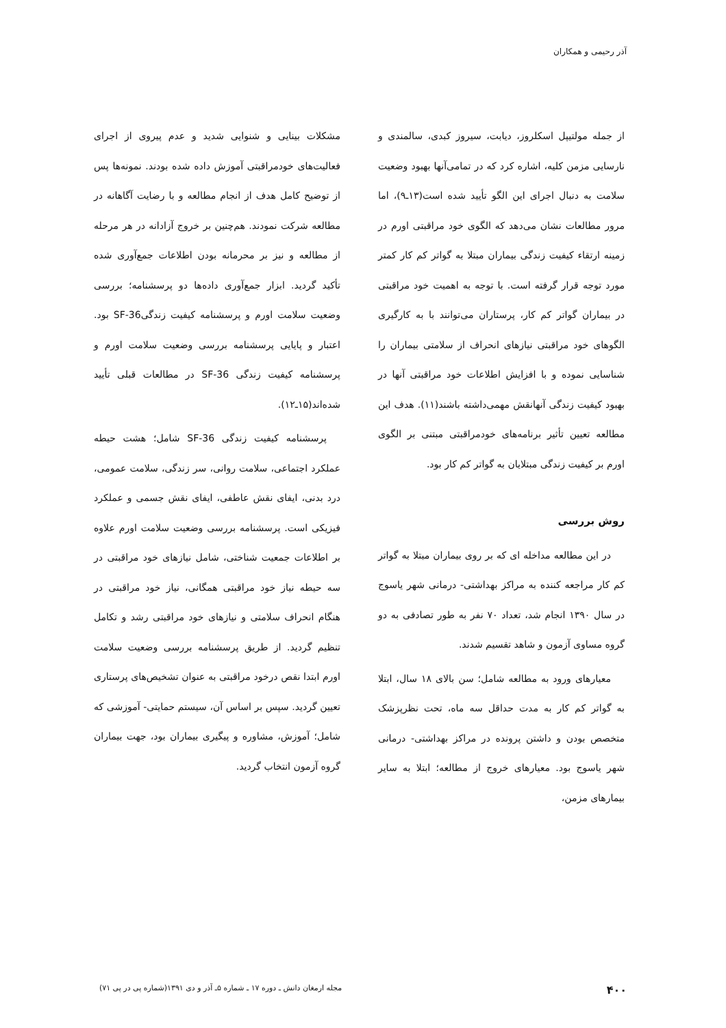آذر رحیمی و همکاران
از جمله مولتیپل اسکلروز، دیابت، سیروز کبدی، سالمندی و نارسایی مزمن کلیه، اشاره کرد که در تمامی‌آنها بهبود وضعیت سلامت به دنبال اجرای این الگو تأیید شده است(۱۳ـ۹)، اما مرور مطالعات نشان می‌دهد که الگوی خود مراقبتی اورم در زمینه ارتقاء کیفیت زندگی بیماران مبتلا به گواتر کم کار کمتر مورد توجه قرار گرفته است. با توجه به اهمیت خود مراقبتی در بیماران گواتر کم کار، پرستاران می‌توانند با به کارگیری الگوهای خود مراقبتی نیازهای انحراف از سلامتی بیماران را شناسایی نموده و با افزایش اطلاعات خود مراقبتی آنها در بهبود کیفیت زندگی آنهانقش مهمی‌داشته باشند(۱۱). هدف این مطالعه تعیین تأثیر برنامه‌های خودمراقبتی مبتنی بر الگوی اورم بر کیفیت زندگی مبتلایان به گواتر کم کار بود.
روش بررسی
در این مطالعه مداخله ای که بر روی بیماران مبتلا به گواتر کم کار مراجعه کننده به مراکز بهداشتی- درمانی شهر یاسوج در سال ۱۳۹۰ انجام شد، تعداد ۷۰ نفر به طور تصادفی به دو گروه مساوی آزمون و شاهد تقسیم شدند.
معیارهای ورود به مطالعه شامل؛ سن بالای ۱۸ سال، ابتلا به گواتر کم کار به مدت حداقل سه ماه، تحت نظرپزشک متخصص بودن و داشتن پرونده در مراکز بهداشتی- درمانی شهر یاسوج بود. معیارهای خروج از مطالعه؛ ابتلا به سایر بیمارهای مزمن،
مشکلات بینایی و شنوایی شدید و عدم پیروی از اجرای فعالیت‌های خودمراقبتی آموزش داده شده بودند. نمونه‌ها پس از توضیح کامل هدف از انجام مطالعه و با رضایت آگاهانه در مطالعه شرکت نمودند. هم‌چنین بر خروج آزادانه در هر مرحله از مطالعه و نیز بر محرمانه بودن اطلاعات جمع‌آوری شده تأکید گردید. ابزار جمع‌آوری داده‌ها دو پرسشنامه؛ بررسی وضعیت سلامت اورم و پرسشنامه کیفیت زندگیSF-36 بود. اعتبار و پایایی پرسشنامه بررسی وضعیت سلامت اورم و پرسشنامه کیفیت زندگی SF-36 در مطالعات قبلی تأیید شده‌اند(۱۵ـ۱۲).
پرسشنامه کیفیت زندگی SF-36 شامل؛ هشت حیطه عملکرد اجتماعی، سلامت روانی، سر زندگی، سلامت عمومی، درد بدنی، ایفای نقش عاطفی، ایفای نقش جسمی و عملکرد فیزیکی است. پرسشنامه بررسی وضعیت سلامت اورم علاوه بر اطلاعات جمعیت شناختی، شامل نیازهای خود مراقبتی در سه حیطه نیاز خود مراقبتی همگانی، نیاز خود مراقبتی در هنگام انحراف سلامتی و نیازهای خود مراقبتی رشد و تکامل تنظیم گردید. از طریق پرسشنامه بررسی وضعیت سلامت اورم ابتدا نقص درخود مراقبتی به عنوان تشخیص‌های پرستاری تعیین گردید. سپس بر اساس آن، سیستم حمایتی- آموزشی که شامل؛ آموزش، مشاوره و پیگیری بیماران بود، جهت بیماران گروه آزمون انتخاب گردید.
۴۰۰ مجله ارمغان دانش ـ دوره ۱۷ ـ شماره ۵ـ آذر و دی ۱۳۹۱(شماره پی در پی ۷۱)